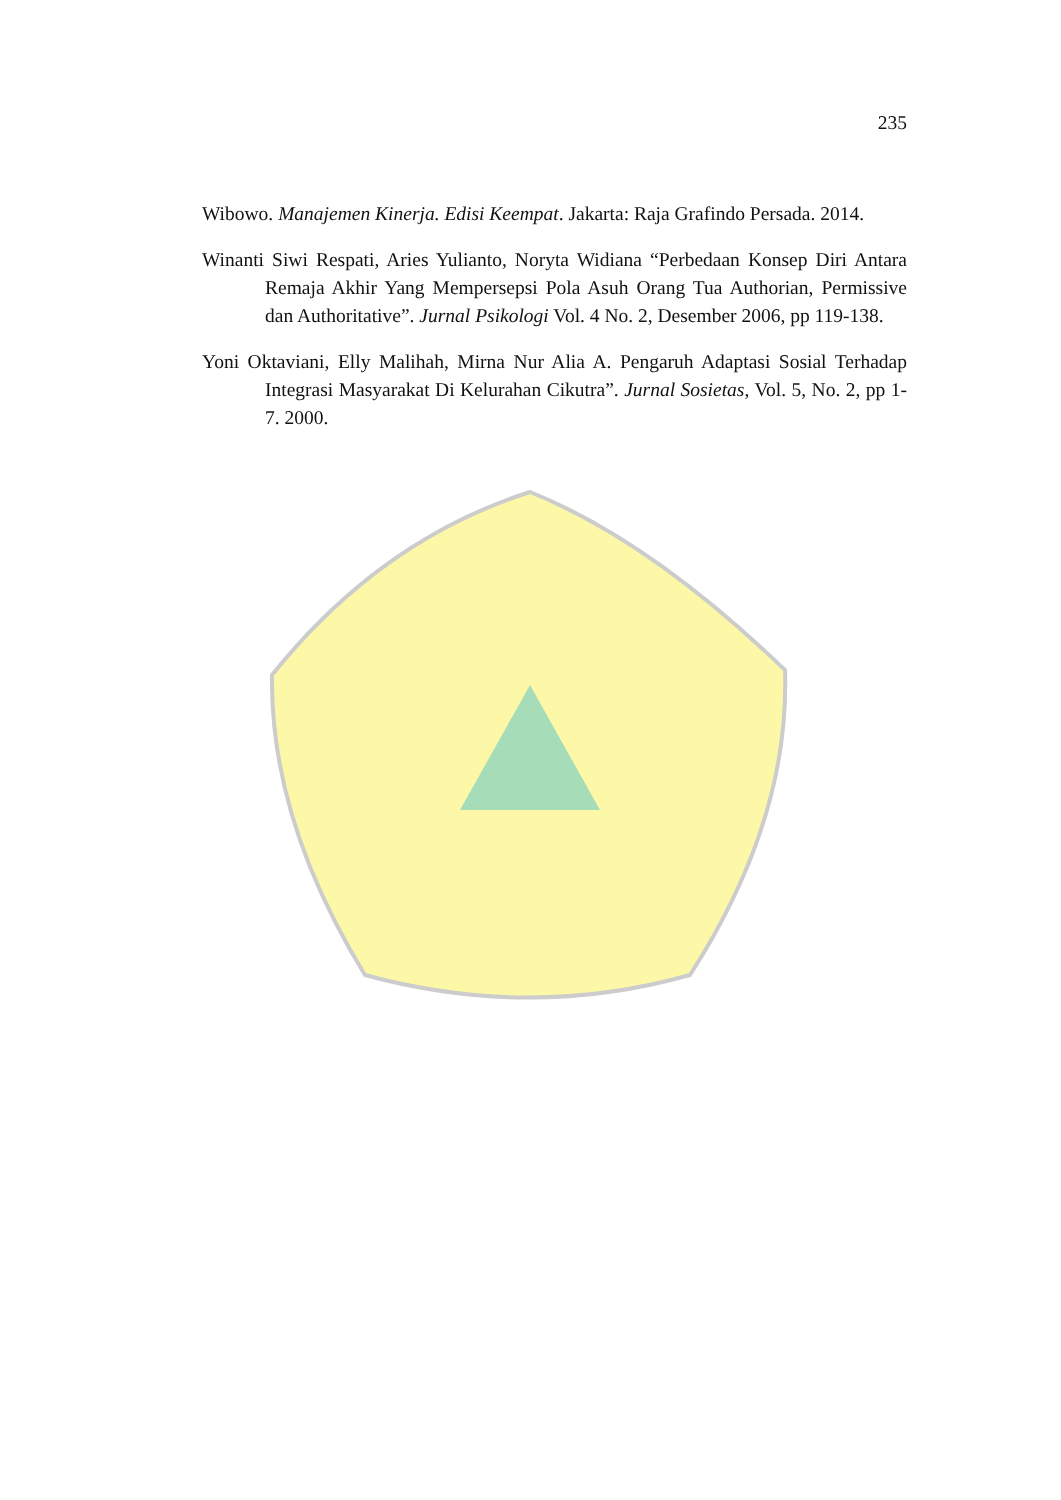235
Wibowo. Manajemen Kinerja. Edisi Keempat. Jakarta: Raja Grafindo Persada. 2014.
Winanti Siwi Respati, Aries Yulianto, Noryta Widiana “Perbedaan Konsep Diri Antara Remaja Akhir Yang Mempersepsi Pola Asuh Orang Tua Authorian, Permissive dan Authoritative”. Jurnal Psikologi Vol. 4 No. 2, Desember 2006, pp 119-138.
Yoni Oktaviani, Elly Malihah, Mirna Nur Alia A. Pengaruh Adaptasi Sosial Terhadap Integrasi Masyarakat Di Kelurahan Cikutra”. Jurnal Sosietas, Vol. 5, No. 2, pp 1-7. 2000.